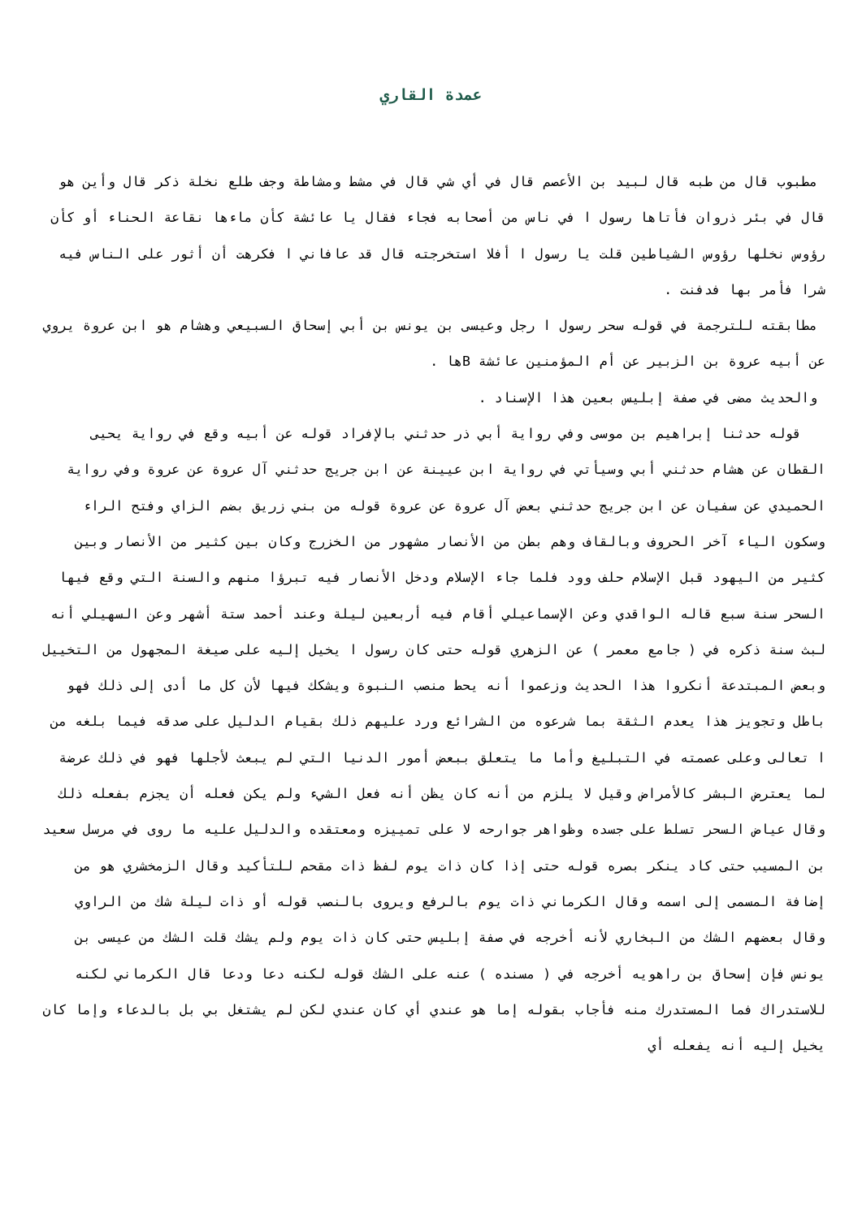عمدة القاري
مطبوب قال من طبه قال لبيد بن الأعصم قال في أي شي قال في مشط ومشاطة وجف طلع نخلة ذكر قال وأين هو قال في بئر ذروان فأتاها رسول ا في ناس من أصحابه فجاء فقال يا عائشة كأن ماءها نقاعة الحناء أو كأن رؤوس نخلها رؤوس الشياطين قلت يا رسول ا أفلا استخرجته قال قد عافاني ا فكرهت أن أثور على الناس فيه شرا فأمر بها فدفنت .
مطابقته للترجمة في قوله سحر رسول ا رجل وعيسى بن يونس بن أبي إسحاق السبيعي وهشام هو ابن عروة يروي عن أبيه عروة بن الزبير عن أم المؤمنين عائشة Bها .
والحديث مضى في صفة إبليس بعين هذا الإسناد .
قوله حدثنا إبراهيم بن موسى وفي رواية أبي ذر حدثني بالإفراد قوله عن أبيه وقع في رواية يحيى القطان عن هشام حدثني أبي وسيأتي في رواية ابن عيينة عن ابن جريج حدثني آل عروة عن عروة وفي رواية الحميدي عن سفيان عن ابن جريج حدثني بعض آل عروة عن عروة قوله من بني زريق بضم الزاي وفتح الراء وسكون الياء آخر الحروف وبالقاف وهم بطن من الأنصار مشهور من الخزرج وكان بين كثير من الأنصار وبين كثير من اليهود قبل الإسلام حلف وود فلما جاء الإسلام ودخل الأنصار فيه تبرؤا منهم والسنة التي وقع فيها السحر سنة سبع قاله الواقدي وعن الإسماعيلي أقام فيه أربعين ليلة وعند أحمد ستة أشهر وعن السهيلي أنه لبث سنة ذكره في ( جامع معمر ) عن الزهري قوله حتى كان رسول ا يخيل إليه على صيغة المجهول من التخييل وبعض المبتدعة أنكروا هذا الحديث وزعموا أنه يحط منصب النبوة ويشكك فيها لأن كل ما أدى إلى ذلك فهو باطل وتجويز هذا يعدم الثقة بما شرعوه من الشرائع ورد عليهم ذلك بقيام الدليل على صدقه فيما بلغه من ا تعالى وعلى عصمته في التبليغ وأما ما يتعلق ببعض أمور الدنيا التي لم يبعث لأجلها فهو في ذلك عرضة لما يعترض البشر كالأمراض وقيل لا يلزم من أنه كان يظن أنه فعل الشيء ولم يكن فعله أن يجزم بفعله ذلك وقال عياض السحر تسلط على جسده وظواهر جوارحه لا على تمييزه ومعتقده والدليل عليه ما روى في مرسل سعيد بن المسيب حتى كاد ينكر بصره قوله حتى إذا كان ذات يوم لفظ ذات مقحم للتأكيد وقال الزمخشري هو من إضافة المسمى إلى اسمه وقال الكرماني ذات يوم بالرفع ويروى بالنصب قوله أو ذات ليلة شك من الراوي وقال بعضهم الشك من البخاري لأنه أخرجه في صفة إبليس حتى كان ذات يوم ولم يشك قلت الشك من عيسى بن يونس فإن إسحاق بن راهويه أخرجه في ( مسنده ) عنه على الشك قوله لكنه دعا ودعا قال الكرماني لكنه للاستدراك فما المستدرك منه فأجاب بقوله إما هو عندي أي كان عندي لكن لم يشتغل بي بل بالدعاء وإما كان يخيل إليه أنه يفعله أي